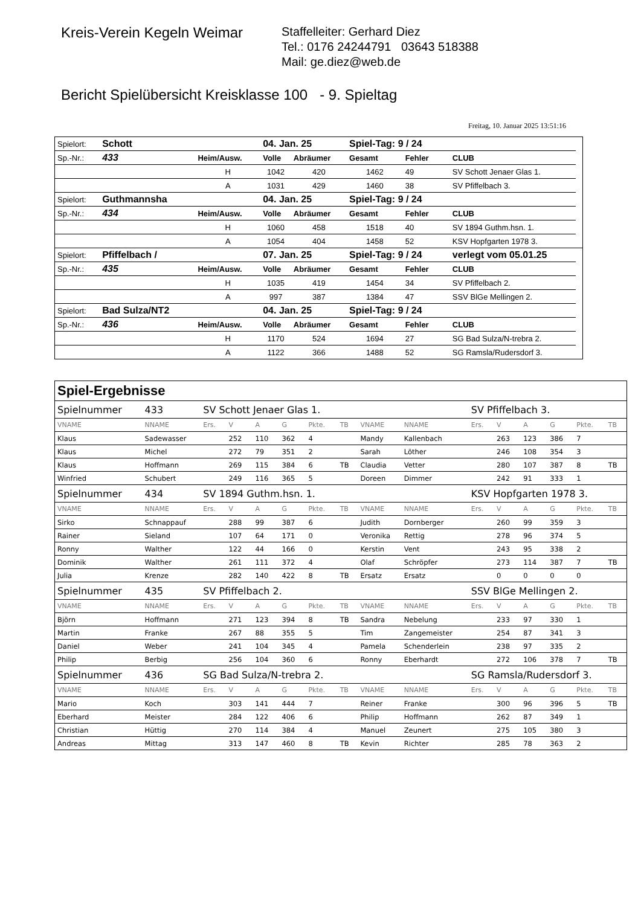Kreis-Verein Kegeln Weimar
Staffelleiter: Gerhard Diez
Tel.: 0176 24244791 03643 518388
Mail: ge.diez@web.de
Bericht Spielübersicht Kreisklasse 100 - 9. Spieltag
Freitag, 10. Januar 2025 13:51:16
| Spielort: | Schott | | 04. Jan. 25 | | Spiel-Tag: 9 / 24 | | | |
| Sp.-Nr.: | 433 | Heim/Ausw. | Volle | Abräumer | Gesamt | Fehler | CLUB | |
| | | H | 1042 | 420 | 1462 | 49 | SV Schott Jenaer Glas 1. | |
| | | A | 1031 | 429 | 1460 | 38 | SV Pfiffelbach 3. | |
| Spielort: | Guthmannsha | | 04. Jan. 25 | | Spiel-Tag: 9 / 24 | | | |
| Sp.-Nr.: | 434 | Heim/Ausw. | Volle | Abräumer | Gesamt | Fehler | CLUB | |
| | | H | 1060 | 458 | 1518 | 40 | SV 1894 Guthm.hsn. 1. | |
| | | A | 1054 | 404 | 1458 | 52 | KSV Hopfgarten 1978 3. | |
| Spielort: | Pfiffelbach / | | 07. Jan. 25 | | Spiel-Tag: 9 / 24 | | verlegt vom 05.01.25 | |
| Sp.-Nr.: | 435 | Heim/Ausw. | Volle | Abräumer | Gesamt | Fehler | CLUB | |
| | | H | 1035 | 419 | 1454 | 34 | SV Pfiffelbach 2. | |
| | | A | 997 | 387 | 1384 | 47 | SSV BlGe Mellingen 2. | |
| Spielort: | Bad Sulza/NT2 | | 04. Jan. 25 | | Spiel-Tag: 9 / 24 | | | |
| Sp.-Nr.: | 436 | Heim/Ausw. | Volle | Abräumer | Gesamt | Fehler | CLUB | |
| | | H | 1170 | 524 | 1694 | 27 | SG Bad Sulza/N-trebra 2. | |
| | | A | 1122 | 366 | 1488 | 52 | SG Ramsla/Rudersdorf 3. | |
| Spiel-Ergebnisse | | | | | | | | | | | | | | | |
| Spielnummer | 433 | SV Schott Jenaer Glas 1. | | | | | | | | SV Pfiffelbach 3. | | | | | |
| VNAME | NNAME | Ers. | V | A | G | Pkte. | TB | VNAME | NNAME | Ers. | V | A | G | Pkte. | TB |
| Klaus | Sadewasser | | 252 | 110 | 362 | 4 | | Mandy | Kallenbach | | 263 | 123 | 386 | 7 | |
| Klaus | Michel | | 272 | 79 | 351 | 2 | | Sarah | Löther | | 246 | 108 | 354 | 3 | |
| Klaus | Hoffmann | | 269 | 115 | 384 | 6 | TB | Claudia | Vetter | | 280 | 107 | 387 | 8 | TB |
| Winfried | Schubert | | 249 | 116 | 365 | 5 | | Doreen | Dimmer | | 242 | 91 | 333 | 1 | |
| Spielnummer | 434 | SV 1894 Guthm.hsn. 1. | | | | | | | | KSV Hopfgarten 1978 3. | | | | | |
| VNAME | NNAME | Ers. | V | A | G | Pkte. | TB | VNAME | NNAME | Ers. | V | A | G | Pkte. | TB |
| Sirko | Schnappauf | | 288 | 99 | 387 | 6 | | Judith | Dornberger | | 260 | 99 | 359 | 3 | |
| Rainer | Sieland | | 107 | 64 | 171 | 0 | | Veronika | Rettig | | 278 | 96 | 374 | 5 | |
| Ronny | Walther | | 122 | 44 | 166 | 0 | | Kerstin | Vent | | 243 | 95 | 338 | 2 | |
| Dominik | Walther | | 261 | 111 | 372 | 4 | | Olaf | Schröpfer | | 273 | 114 | 387 | 7 | TB |
| Julia | Krenze | | 282 | 140 | 422 | 8 | TB | Ersatz | Ersatz | | 0 | 0 | 0 | 0 | |
| Spielnummer | 435 | SV Pfiffelbach 2. | | | | | | | | SSV BlGe Mellingen 2. | | | | | |
| VNAME | NNAME | Ers. | V | A | G | Pkte. | TB | VNAME | NNAME | Ers. | V | A | G | Pkte. | TB |
| Björn | Hoffmann | | 271 | 123 | 394 | 8 | TB | Sandra | Nebelung | | 233 | 97 | 330 | 1 | |
| Martin | Franke | | 267 | 88 | 355 | 5 | | Tim | Zangemeister | | 254 | 87 | 341 | 3 | |
| Daniel | Weber | | 241 | 104 | 345 | 4 | | Pamela | Schenderlein | | 238 | 97 | 335 | 2 | |
| Philip | Berbig | | 256 | 104 | 360 | 6 | | Ronny | Eberhardt | | 272 | 106 | 378 | 7 | TB |
| Spielnummer | 436 | SG Bad Sulza/N-trebra 2. | | | | | | | | SG Ramsla/Rudersdorf 3. | | | | | |
| VNAME | NNAME | Ers. | V | A | G | Pkte. | TB | VNAME | NNAME | Ers. | V | A | G | Pkte. | TB |
| Mario | Koch | | 303 | 141 | 444 | 7 | | Reiner | Franke | | 300 | 96 | 396 | 5 | TB |
| Eberhard | Meister | | 284 | 122 | 406 | 6 | | Philip | Hoffmann | | 262 | 87 | 349 | 1 | |
| Christian | Hüttig | | 270 | 114 | 384 | 4 | | Manuel | Zeunert | | 275 | 105 | 380 | 3 | |
| Andreas | Mittag | | 313 | 147 | 460 | 8 | TB | Kevin | Richter | | 285 | 78 | 363 | 2 | |